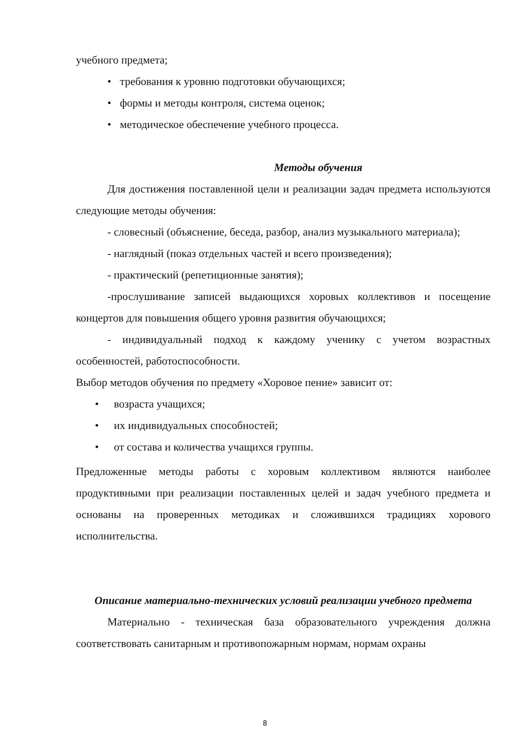учебного предмета;
• требования к уровню подготовки обучающихся;
• формы и методы контроля, система оценок;
• методическое обеспечение учебного процесса.
Методы обучения
Для достижения поставленной цели и реализации задач предмета используются следующие методы обучения:
- словесный (объяснение, беседа, разбор, анализ музыкального материала);
- наглядный (показ отдельных частей и всего произведения);
- практический (репетиционные занятия);
-прослушивание записей выдающихся хоровых коллективов и посещение концертов для повышения общего уровня развития обучающихся;
- индивидуальный подход к каждому ученику с учетом возрастных особенностей, работоспособности.
Выбор методов обучения по предмету «Хоровое пение» зависит от:
• возраста учащихся;
• их индивидуальных способностей;
• от состава и количества учащихся группы.
Предложенные методы работы с хоровым коллективом являются наиболее продуктивными при реализации поставленных целей и задач учебного предмета и основаны на проверенных методиках и сложившихся традициях хорового исполнительства.
Описание материально-технических условий реализации учебного предмета
Материально - техническая база образовательного учреждения должна соответствовать санитарным и противопожарным нормам, нормам охраны
8